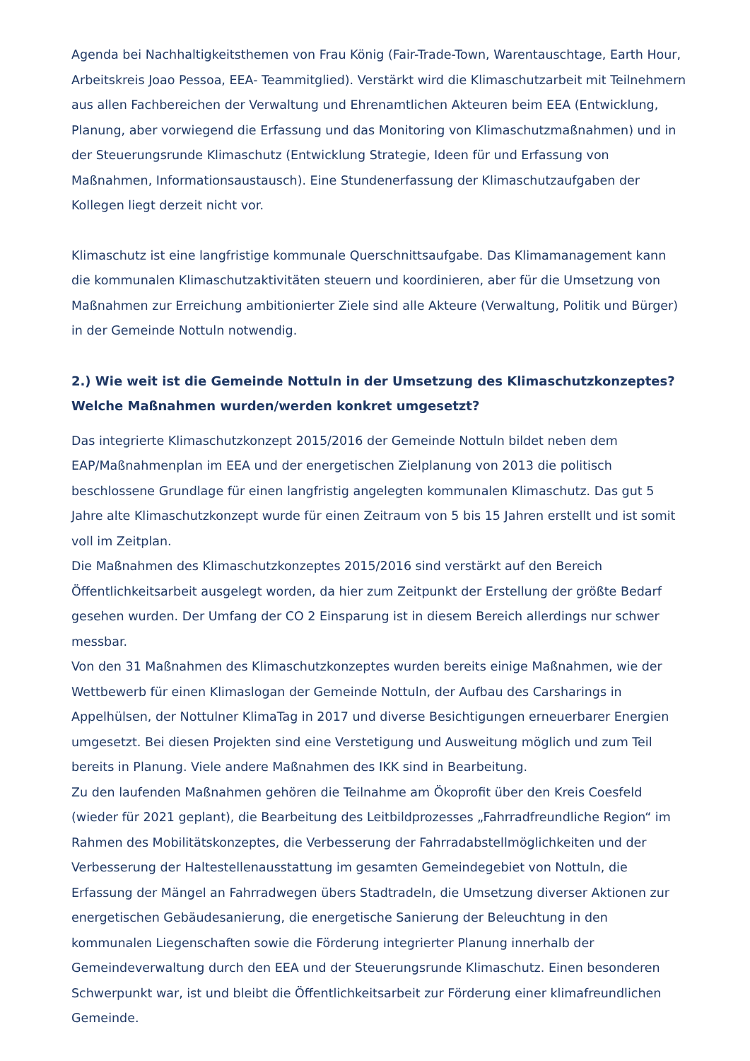Agenda bei Nachhaltigkeitsthemen von Frau König (Fair-Trade-Town, Warentauschtage, Earth Hour, Arbeitskreis Joao Pessoa, EEA- Teammitglied). Verstärkt wird die Klimaschutzarbeit mit Teilnehmern aus allen Fachbereichen der Verwaltung und Ehrenamtlichen Akteuren beim EEA (Entwicklung, Planung, aber vorwiegend die Erfassung und das Monitoring von Klimaschutzmaßnahmen) und in der Steuerungsrunde Klimaschutz (Entwicklung Strategie, Ideen für und Erfassung von Maßnahmen, Informationsaustausch). Eine Stundenerfassung der Klimaschutzaufgaben der Kollegen liegt derzeit nicht vor.
Klimaschutz ist eine langfristige kommunale Querschnittsaufgabe. Das Klimamanagement kann die kommunalen Klimaschutzaktivitäten steuern und koordinieren, aber für die Umsetzung von Maßnahmen zur Erreichung ambitionierter Ziele sind alle Akteure (Verwaltung, Politik und Bürger) in der Gemeinde Nottuln notwendig.
2.) Wie weit ist die Gemeinde Nottuln in der Umsetzung des Klimaschutzkonzeptes? Welche Maßnahmen wurden/werden konkret umgesetzt?
Das integrierte Klimaschutzkonzept 2015/2016 der Gemeinde Nottuln bildet neben dem EAP/Maßnahmenplan im EEA und der energetischen Zielplanung von 2013 die politisch beschlossene Grundlage für einen langfristig angelegten kommunalen Klimaschutz. Das gut 5 Jahre alte Klimaschutzkonzept wurde für einen Zeitraum von 5 bis 15 Jahren erstellt und ist somit voll im Zeitplan.
Die Maßnahmen des Klimaschutzkonzeptes 2015/2016 sind verstärkt auf den Bereich Öffentlichkeitsarbeit ausgelegt worden, da hier zum Zeitpunkt der Erstellung der größte Bedarf gesehen wurden. Der Umfang der CO 2 Einsparung ist in diesem Bereich allerdings nur schwer messbar.
Von den 31 Maßnahmen des Klimaschutzkonzeptes wurden bereits einige Maßnahmen, wie der Wettbewerb für einen Klimaslogan der Gemeinde Nottuln, der Aufbau des Carsharings in Appelhülsen, der Nottulner KlimaTag in 2017 und diverse Besichtigungen erneuerbarer Energien umgesetzt. Bei diesen Projekten sind eine Verstetigung und Ausweitung möglich und zum Teil bereits in Planung. Viele andere Maßnahmen des IKK sind in Bearbeitung.
Zu den laufenden Maßnahmen gehören die Teilnahme am Ökoprofit über den Kreis Coesfeld (wieder für 2021 geplant), die Bearbeitung des Leitbildprozesses „Fahrradfreundliche Region“ im Rahmen des Mobilitätskonzeptes, die Verbesserung der Fahrradabstellmöglichkeiten und der Verbesserung der Haltestellenausstattung im gesamten Gemeindegebiet von Nottuln, die Erfassung der Mängel an Fahrradwegen übers Stadtradeln, die Umsetzung diverser Aktionen zur energetischen Gebäudesanierung, die energetische Sanierung der Beleuchtung in den kommunalen Liegenschaften sowie die Förderung integrierter Planung innerhalb der Gemeindeverwaltung durch den EEA und der Steuerungsrunde Klimaschutz. Einen besonderen Schwerpunkt war, ist und bleibt die Öffentlichkeitsarbeit zur Förderung einer klimafreundlichen Gemeinde.